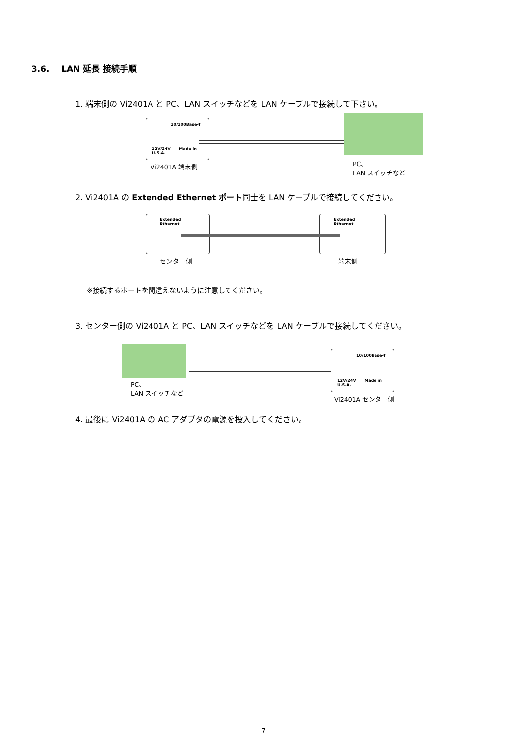3.6. LAN 延長 接続手順
1. 端末側の Vi2401A と PC、LAN スイッチなどを LAN ケーブルで接続して下さい。
10/100Base-T
12V/24V Made in U.S.A.
Vi2401A 端末側
PC、
LAN スイッチなど
2. Vi2401A の Extended Ethernet ポート同士を LAN ケーブルで接続してください。
Extended
Ethernet
Extended
Ethernet
センター側 端末側
※接続するポートを間違えないように注意してください。
3. センター側の Vi2401A と PC、LAN スイッチなどを LAN ケーブルで接続してください。
10/100Base-T
12V/24V Made in U.S.A.
PC、
LAN スイッチなど
Vi2401A センター側
4. 最後に Vi2401A の AC アダプタの電源を投入してください。
7